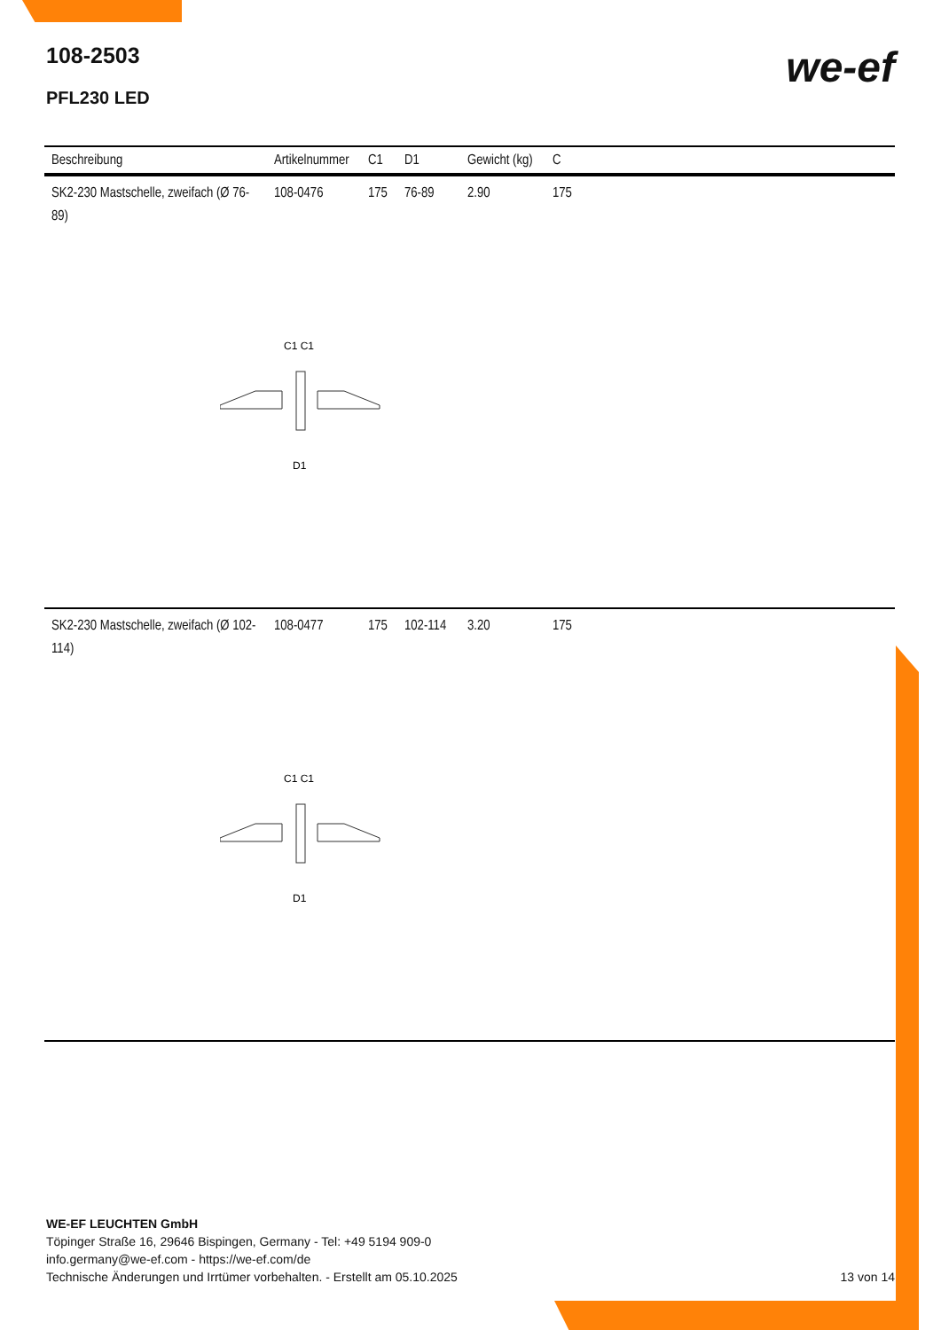108-2503
PFL230 LED
we-ef
| Beschreibung | Artikelnummer | C1 | D1 | Gewicht (kg) | C |
| --- | --- | --- | --- | --- | --- |
| SK2-230 Mastschelle, zweifach (Ø 76-89) | 108-0476 | 175 | 76-89 | 2.90 | 175 |
| C1 C1 D1 | | | | | |
| SK2-230 Mastschelle, zweifach (Ø 102-114) | 108-0477 | 175 | 102-114 | 3.20 | 175 |
| C1 C1 D1 | | | | | |
WE-EF LEUCHTEN GmbH
Töpinger Straße 16, 29646 Bispingen, Germany - Tel: +49 5194 909-0
info.germany@we-ef.com - https://we-ef.com/de
Technische Änderungen und Irrtümer vorbehalten. - Erstellt am 05.10.2025
13 von 14